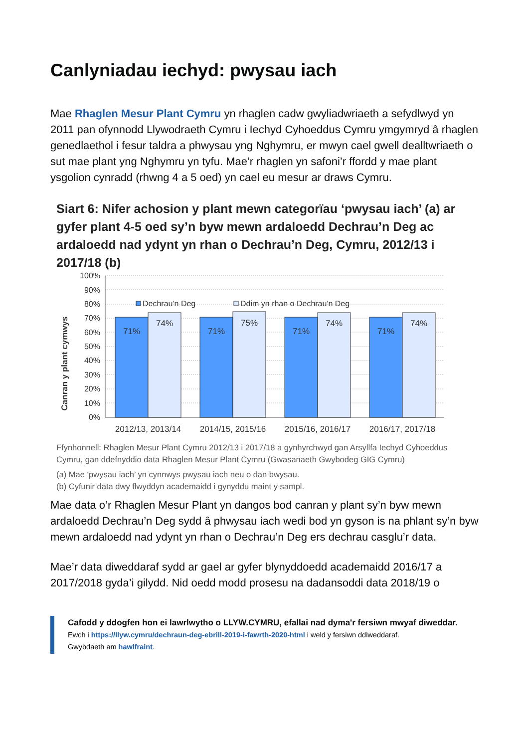Canlyniadau iechyd: pwysau iach
Mae Rhaglen Mesur Plant Cymru yn rhaglen cadw gwyliadwriaeth a sefydlwyd yn 2011 pan ofynnodd Llywodraeth Cymru i Iechyd Cyhoeddus Cymru ymgymryd â rhaglen genedlaethol i fesur taldra a phwysau yng Nghymru, er mwyn cael gwell dealltwriaeth o sut mae plant yng Nghymru yn tyfu. Mae’r rhaglen yn safoni’r ffordd y mae plant ysgolion cynradd (rhwng 4 a 5 oed) yn cael eu mesur ar draws Cymru.
Siart 6: Nifer achosion y plant mewn categorïau ‘pwysau iach’ (a) ar gyfer plant 4-5 oed sy’n byw mewn ardaloedd Dechrau’n Deg ac ardaloedd nad ydynt yn rhan o Dechrau’n Deg, Cymru, 2012/13 i 2017/18 (b)
Canran y plant cymwys
100%
90%
80%
70%
60%
50%
40%
30%
20%
10%
0%
Dechrau'n Deg
Ddim yn rhan o Dechrau'n Deg
71%
74%
71%
75%
71%
74%
71%
74%
2012/13, 2013/14
2014/15, 2015/16
2015/16, 2016/17
2016/17, 2017/18
Ffynhonnell: Rhaglen Mesur Plant Cymru 2012/13 i 2017/18 a gynhyrchwyd gan Arsyllfa Iechyd Cyhoeddus Cymru, gan ddefnyddio data Rhaglen Mesur Plant Cymru (Gwasanaeth Gwybodeg GIG Cymru)
(a) Mae ‘pwysau iach’ yn cynnwys pwysau iach neu o dan bwysau.
(b) Cyfunir data dwy flwyddyn academaidd i gynyddu maint y sampl.
Mae data o’r Rhaglen Mesur Plant yn dangos bod canran y plant sy’n byw mewn ardaloedd Dechrau’n Deg sydd â phwysau iach wedi bod yn gyson is na phlant sy’n byw mewn ardaloedd nad ydynt yn rhan o Dechrau’n Deg ers dechrau casglu’r data.
Mae’r data diweddaraf sydd ar gael ar gyfer blynyddoedd academaidd 2016/17 a 2017/2018 gyda’i gilydd. Nid oedd modd prosesu na dadansoddi data 2018/19 o
Cafodd y ddogfen hon ei lawrlwytho o LLYW.CYMRU, efallai nad dyma'r fersiwn mwyaf diweddar.
Ewch i https://llyw.cymru/dechraun-deg-ebrill-2019-i-fawrth-2020-html i weld y fersiwn ddiweddaraf.
Gwybdaeth am hawlfraint.